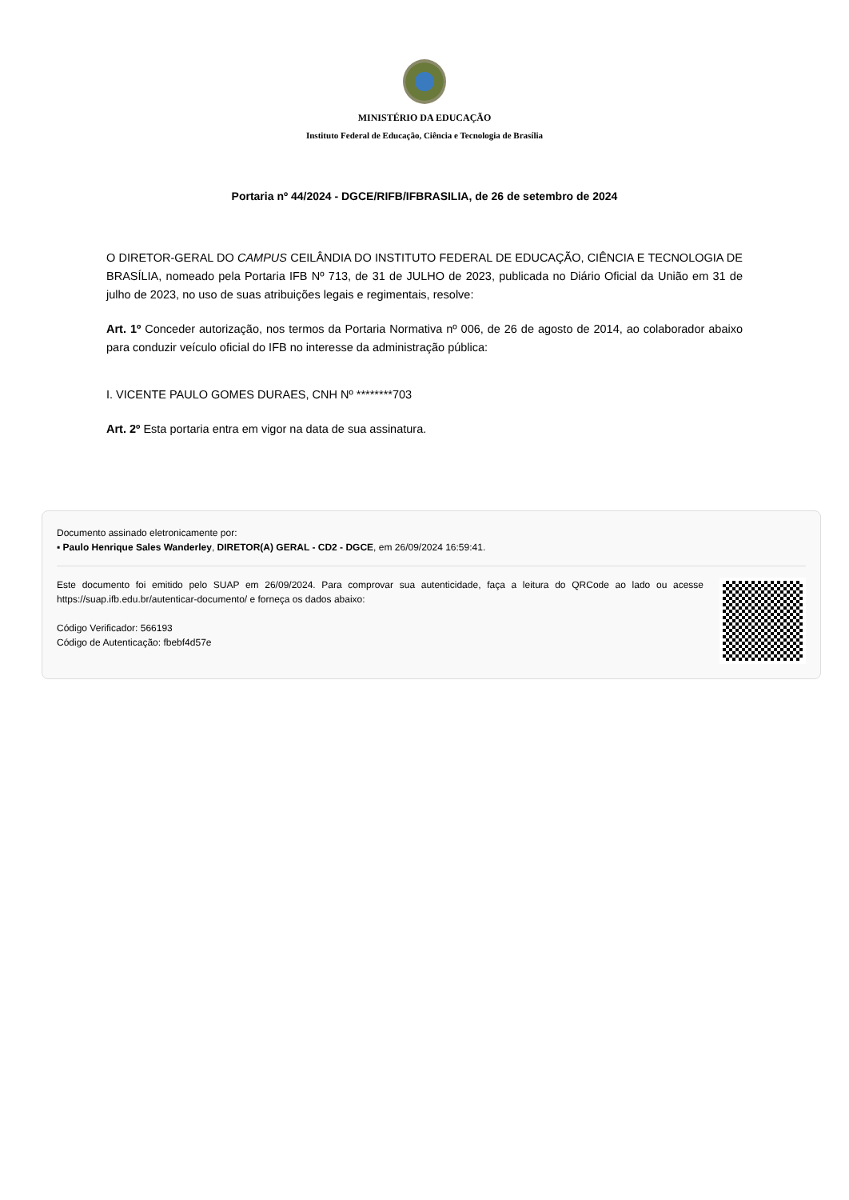MINISTÉRIO DA EDUCAÇÃO
Instituto Federal de Educação, Ciência e Tecnologia de Brasília
Portaria nº 44/2024 - DGCE/RIFB/IFBRASILIA, de 26 de setembro de 2024
O DIRETOR-GERAL DO CAMPUS CEILÂNDIA DO INSTITUTO FEDERAL DE EDUCAÇÃO, CIÊNCIA E TECNOLOGIA DE BRASÍLIA, nomeado pela Portaria IFB Nº 713, de 31 de JULHO de 2023, publicada no Diário Oficial da União em 31 de julho de 2023, no uso de suas atribuições legais e regimentais, resolve:
Art. 1º Conceder autorização, nos termos da Portaria Normativa nº 006, de 26 de agosto de 2014, ao colaborador abaixo para conduzir veículo oficial do IFB no interesse da administração pública:
I. VICENTE PAULO GOMES DURAES, CNH Nº ********703
Art. 2º Esta portaria entra em vigor na data de sua assinatura.
Documento assinado eletronicamente por:
▪ Paulo Henrique Sales Wanderley, DIRETOR(A) GERAL - CD2 - DGCE, em 26/09/2024 16:59:41.
Este documento foi emitido pelo SUAP em 26/09/2024. Para comprovar sua autenticidade, faça a leitura do QRCode ao lado ou acesse https://suap.ifb.edu.br/autenticar-documento/ e forneça os dados abaixo:
Código Verificador: 566193
Código de Autenticação: fbebf4d57e